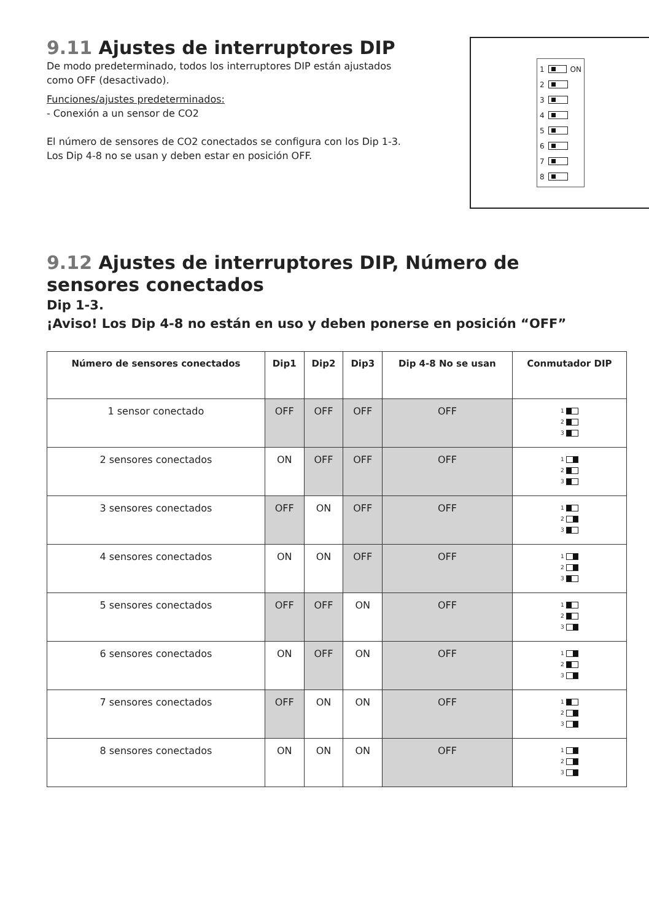9.11 Ajustes de interruptores DIP
De modo predeterminado, todos los interruptores DIP están ajustados
como OFF (desactivado).
Funciones/ajustes predeterminados:
- Conexión a un sensor de CO2
El número de sensores de CO2 conectados se configura con los Dip 1-3.
Los Dip 4-8 no se usan y deben estar en posición OFF.
1 ON
2
3
4
5
6
7
8
9.12 Ajustes de interruptores DIP, Número de sensores conectados
Dip 1-3.
¡Aviso! Los Dip 4-8 no están en uso y deben ponerse en posición “OFF”
| Número de sensores conectados | Dip1 | Dip2 | Dip3 | Dip 4-8 No se usan | Conmutador DIP |
| --- | --- | --- | --- | --- | --- |
| 1 sensor conectado | OFF | OFF | OFF | OFF | 1 2 3 |
| 2 sensores conectados | ON | OFF | OFF | OFF | 1 2 3 |
| 3 sensores conectados | OFF | ON | OFF | OFF | 1 2 3 |
| 4 sensores conectados | ON | ON | OFF | OFF | 1 2 3 |
| 5 sensores conectados | OFF | OFF | ON | OFF | 1 2 3 |
| 6 sensores conectados | ON | OFF | ON | OFF | 1 2 3 |
| 7 sensores conectados | OFF | ON | ON | OFF | 1 2 3 |
| 8 sensores conectados | ON | ON | ON | OFF | 1 2 3 |